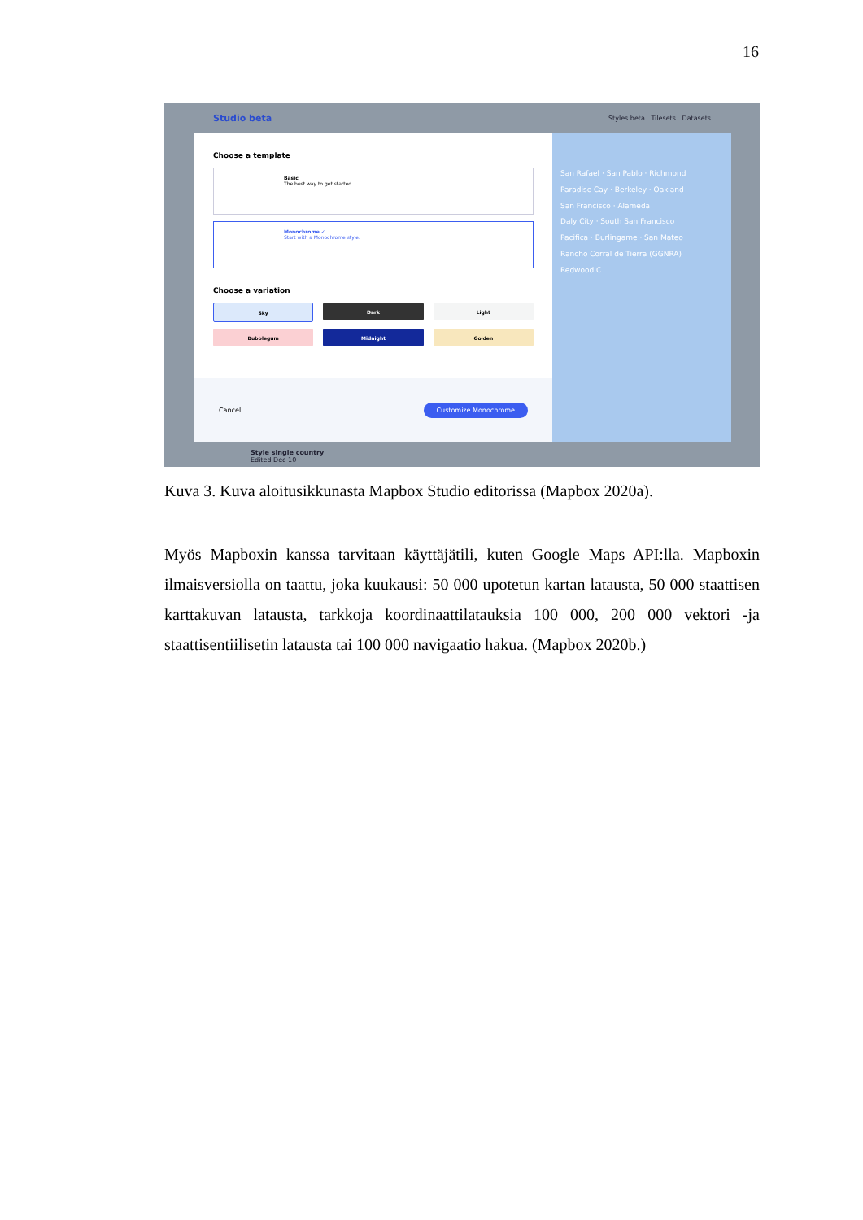16
Studio beta Styles beta Tilesets Datasets
Choose a template
Basic
The best way to get started.
Monochrome ✓
Start with a Monochrome style.
Choose a variation
Sky
Dark
Light
Bubblegum
Midnight
Golden
Cancel Customize Monochrome
San Rafael · San Pablo · Richmond
Paradise Cay · Berkeley · Oakland
San Francisco · Alameda
Daly City · South San Francisco
Pacifica · Burlingame · San Mateo
Rancho Corral de Tierra (GGNRA)
Redwood C
Style single country
Edited Dec 10
Kuva 3. Kuva aloitusikkunasta Mapbox Studio editorissa (Mapbox 2020a).
Myös Mapboxin kanssa tarvitaan käyttäjätili, kuten Google Maps API:lla. Mapboxin ilmaisversiolla on taattu, joka kuukausi: 50 000 upotetun kartan latausta, 50 000 staattisen karttakuvan latausta, tarkkoja koordinaattilatauksia 100 000, 200 000 vektori -ja staattisentiilisetin latausta tai 100 000 navigaatio hakua. (Mapbox 2020b.)